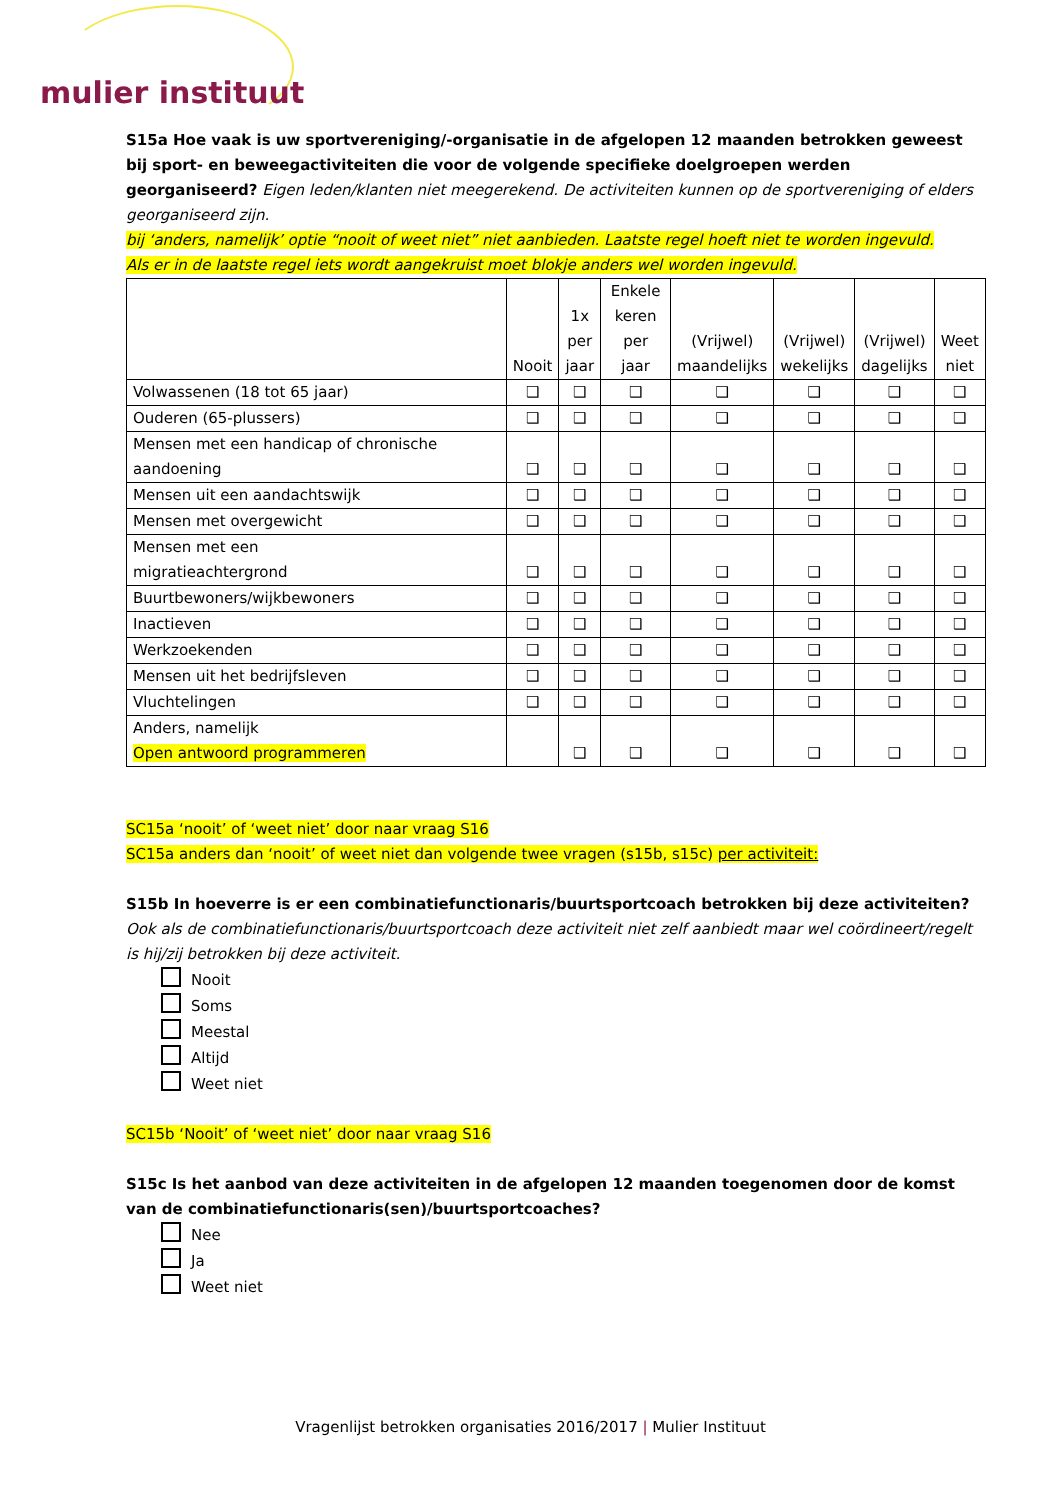mulier instituut
S15a Hoe vaak is uw sportvereniging/-organisatie in de afgelopen 12 maanden betrokken geweest bij sport- en beweegactiviteiten die voor de volgende specifieke doelgroepen werden georganiseerd? Eigen leden/klanten niet meegerekend. De activiteiten kunnen op de sportvereniging of elders georganiseerd zijn.
bij ‘anders, namelijk’ optie “nooit of weet niet” niet aanbieden. Laatste regel hoeft niet te worden ingevuld.
Als er in de laatste regel iets wordt aangekruist moet blokje anders wel worden ingevuld.
| | Nooit | 1x per jaar | Enkele keren per jaar | (Vrijwel) maandelijks | (Vrijwel) wekelijks | (Vrijwel) dagelijks | Weet niet |
| --- | --- | --- | --- | --- | --- | --- | --- |
| Volwassenen (18 tot 65 jaar) | ❑ | ❑ | ❑ | ❑ | ❑ | ❑ | ❑ |
| Ouderen (65-plussers) | ❑ | ❑ | ❑ | ❑ | ❑ | ❑ | ❑ |
| Mensen met een handicap of chronische aandoening | ❑ | ❑ | ❑ | ❑ | ❑ | ❑ | ❑ |
| Mensen uit een aandachtswijk | ❑ | ❑ | ❑ | ❑ | ❑ | ❑ | ❑ |
| Mensen met overgewicht | ❑ | ❑ | ❑ | ❑ | ❑ | ❑ | ❑ |
| Mensen met een migratieachtergrond | ❑ | ❑ | ❑ | ❑ | ❑ | ❑ | ❑ |
| Buurtbewoners/wijkbewoners | ❑ | ❑ | ❑ | ❑ | ❑ | ❑ | ❑ |
| Inactieven | ❑ | ❑ | ❑ | ❑ | ❑ | ❑ | ❑ |
| Werkzoekenden | ❑ | ❑ | ❑ | ❑ | ❑ | ❑ | ❑ |
| Mensen uit het bedrijfsleven | ❑ | ❑ | ❑ | ❑ | ❑ | ❑ | ❑ |
| Vluchtelingen | ❑ | ❑ | ❑ | ❑ | ❑ | ❑ | ❑ |
| Anders, namelijk Open antwoord programmeren | | ❑ | ❑ | ❑ | ❑ | ❑ | ❑ |
SC15a ‘nooit’ of ‘weet niet’ door naar vraag S16
SC15a anders dan ‘nooit’ of weet niet dan volgende twee vragen (s15b, s15c) per activiteit:
S15b In hoeverre is er een combinatiefunctionaris/buurtsportcoach betrokken bij deze activiteiten?
Ook als de combinatiefunctionaris/buurtsportcoach deze activiteit niet zelf aanbiedt maar wel coördineert/regelt is hij/zij betrokken bij deze activiteit.
Nooit
Soms
Meestal
Altijd
Weet niet
SC15b ‘Nooit’ of ‘weet niet’ door naar vraag S16
S15c Is het aanbod van deze activiteiten in de afgelopen 12 maanden toegenomen door de komst van de combinatiefunctionaris(sen)/buurtsportcoaches?
Nee
Ja
Weet niet
Vragenlijst betrokken organisaties 2016/2017 | Mulier Instituut